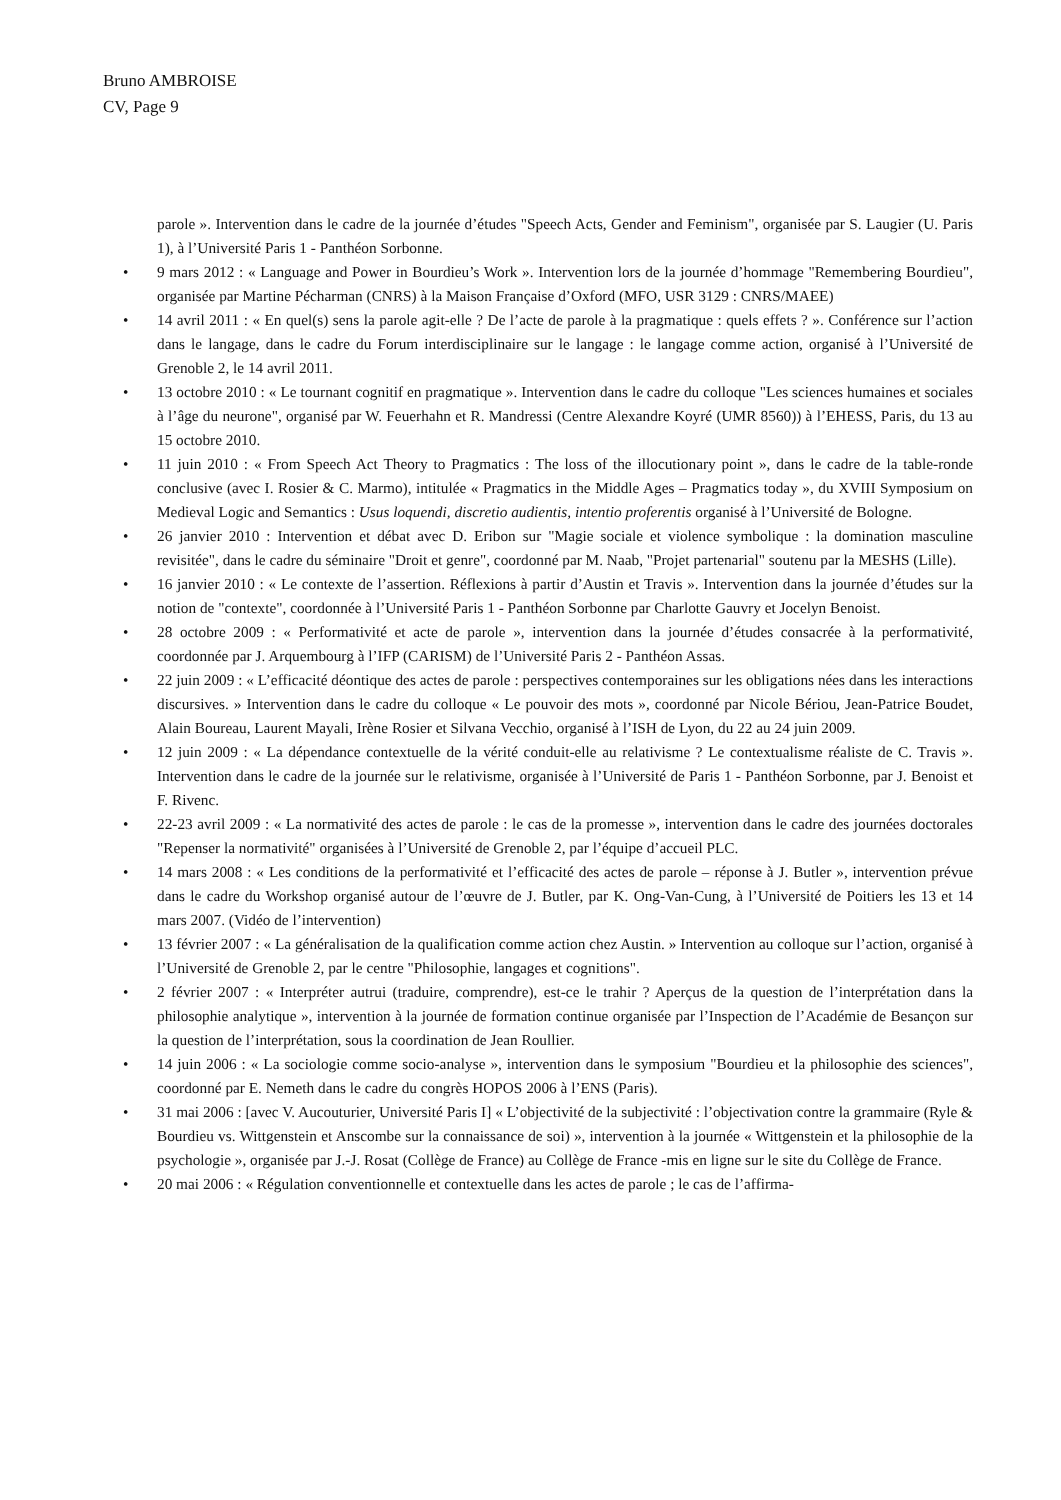Bruno AMBROISE
CV, Page 9
parole ». Intervention dans le cadre de la journée d’études "Speech Acts, Gender and Feminism", organisée par S. Laugier (U. Paris 1), à l’Université Paris 1 - Panthéon Sorbonne.
• 9 mars 2012 : « Language and Power in Bourdieu’s Work ». Intervention lors de la journée d’hommage "Remembering Bourdieu", organisée par Martine Pécharman (CNRS) à la Maison Française d’Oxford (MFO, USR 3129 : CNRS/MAEE)
• 14 avril 2011 : « En quel(s) sens la parole agit-elle ? De l’acte de parole à la pragmatique : quels effets ? ». Conférence sur l’action dans le langage, dans le cadre du Forum interdisciplinaire sur le langage : le langage comme action, organisé à l’Université de Grenoble 2, le 14 avril 2011.
• 13 octobre 2010 : « Le tournant cognitif en pragmatique ». Intervention dans le cadre du colloque "Les sciences humaines et sociales à l’âge du neurone", organisé par W. Feuerhahn et R. Mandressi (Centre Alexandre Koyré (UMR 8560)) à l’EHESS, Paris, du 13 au 15 octobre 2010.
• 11 juin 2010 : « From Speech Act Theory to Pragmatics : The loss of the illocutionary point », dans le cadre de la table-ronde conclusive (avec I. Rosier & C. Marmo), intitulée « Pragmatics in the Middle Ages – Pragmatics today », du XVIII Symposium on Medieval Logic and Semantics : Usus loquendi, discretio audientis, intentio proferentis organisé à l’Université de Bologne.
• 26 janvier 2010 : Intervention et débat avec D. Eribon sur "Magie sociale et violence symbolique : la domination masculine revisitée", dans le cadre du séminaire "Droit et genre", coordonné par M. Naab, "Projet partenarial" soutenu par la MESHS (Lille).
• 16 janvier 2010 : « Le contexte de l’assertion. Réflexions à partir d’Austin et Travis ». Intervention dans la journée d’études sur la notion de "contexte", coordonnée à l’Université Paris 1 - Panthéon Sorbonne par Charlotte Gauvry et Jocelyn Benoist.
• 28 octobre 2009 : « Performativité et acte de parole », intervention dans la journée d’études consacrée à la performativité, coordonnée par J. Arquembourg à l’IFP (CARISM) de l’Université Paris 2 - Panthéon Assas.
• 22 juin 2009 : « L’efficacité déontique des actes de parole : perspectives contemporaines sur les obligations nées dans les interactions discursives. » Intervention dans le cadre du colloque « Le pouvoir des mots », coordonné par Nicole Bériou, Jean-Patrice Boudet, Alain Boureau, Laurent Mayali, Irène Rosier et Silvana Vecchio, organisé à l’ISH de Lyon, du 22 au 24 juin 2009.
• 12 juin 2009 : « La dépendance contextuelle de la vérité conduit-elle au relativisme ? Le contextualisme réaliste de C. Travis ». Intervention dans le cadre de la journée sur le relativisme, organisée à l’Université de Paris 1 - Panthéon Sorbonne, par J. Benoist et F. Rivenc.
• 22-23 avril 2009 : « La normativité des actes de parole : le cas de la promesse », intervention dans le cadre des journées doctorales "Repenser la normativité" organisées à l’Université de Grenoble 2, par l’équipe d’accueil PLC.
• 14 mars 2008 : « Les conditions de la performativité et l’efficacité des actes de parole – réponse à J. Butler », intervention prévue dans le cadre du Workshop organisé autour de l’œuvre de J. Butler, par K. Ong-Van-Cung, à l’Université de Poitiers les 13 et 14 mars 2007. (Vidéo de l’intervention)
• 13 février 2007 : « La généralisation de la qualification comme action chez Austin. » Intervention au colloque sur l’action, organisé à l’Université de Grenoble 2, par le centre "Philosophie, langages et cognitions".
• 2 février 2007 : « Interpréter autrui (traduire, comprendre), est-ce le trahir ? Aperçus de la question de l’interprétation dans la philosophie analytique », intervention à la journée de formation continue organisée par l’Inspection de l’Académie de Besançon sur la question de l’interprétation, sous la coordination de Jean Roullier.
• 14 juin 2006 : « La sociologie comme socio-analyse », intervention dans le symposium "Bourdieu et la philosophie des sciences", coordonné par E. Nemeth dans le cadre du congrès HOPOS 2006 à l’ENS (Paris).
• 31 mai 2006 : [avec V. Aucouturier, Université Paris I] « L’objectivité de la subjectivité : l’objectivation contre la grammaire (Ryle & Bourdieu vs. Wittgenstein et Anscombe sur la connaissance de soi) », intervention à la journée « Wittgenstein et la philosophie de la psychologie », organisée par J.-J. Rosat (Collège de France) au Collège de France -mis en ligne sur le site du Collège de France.
• 20 mai 2006 : « Régulation conventionnelle et contextuelle dans les actes de parole ; le cas de l’affirma-